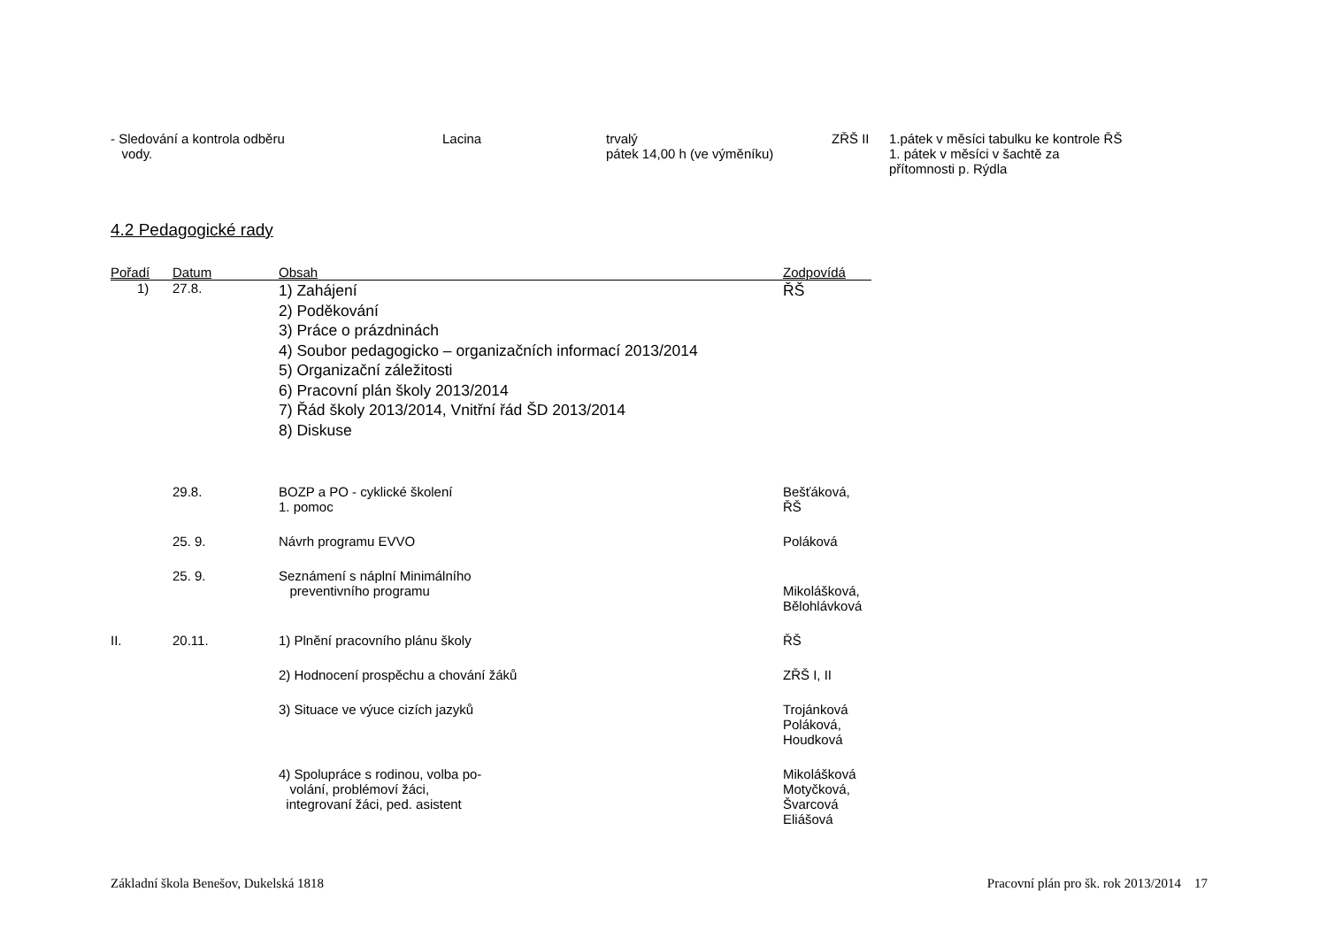| - Sledování a kontrola odběru vody. | Lacina | trvalý pátek 14,00 h (ve výměníku) | ZŘŠ II | 1.pátek v měsíci tabulku ke kontrole ŘŠ 1. pátek v měsíci v šachtě za přítomnosti p. Rýdla |
4.2 Pedagogické rady
| Pořadí | Datum | Obsah | Zodpovídá |
| --- | --- | --- | --- |
| 1) | 27.8. | 1) Zahájení 2) Poděkování 3) Práce o prázdninách 4) Soubor pedagogicko – organizačních informací 2013/2014 5) Organizační záležitosti 6) Pracovní plán školy 2013/2014 7) Řád školy 2013/2014, Vnitřní řád ŠD 2013/2014 8) Diskuse | ŘŠ |
| | 29.8. | BOZP a PO - cyklické školení 1. pomoc | Bešťáková, ŘŠ |
| | 25. 9. | Návrh programu EVVO | Poláková |
| | 25. 9. | Seznámení s náplní Minimálního preventivního programu | Mikolášková, Bělohlávková |
| II. | 20.11. | 1) Plnění pracovního plánu školy | ŘŠ |
| | | 2) Hodnocení prospěchu a chování žáků | ZŘŠ I, II |
| | | 3) Situace ve výuce cizích jazyků | Trojánková Poláková, Houdková |
| | | 4) Spolupráce s rodinou, volba po- volání, problémoví žáci, integrovaní žáci, ped. asistent | Mikolášková Motyčková, Švarcová Eliášová |
Základní škola Benešov, Dukelská 1818 Pracovní plán pro šk. rok 2013/2014 17